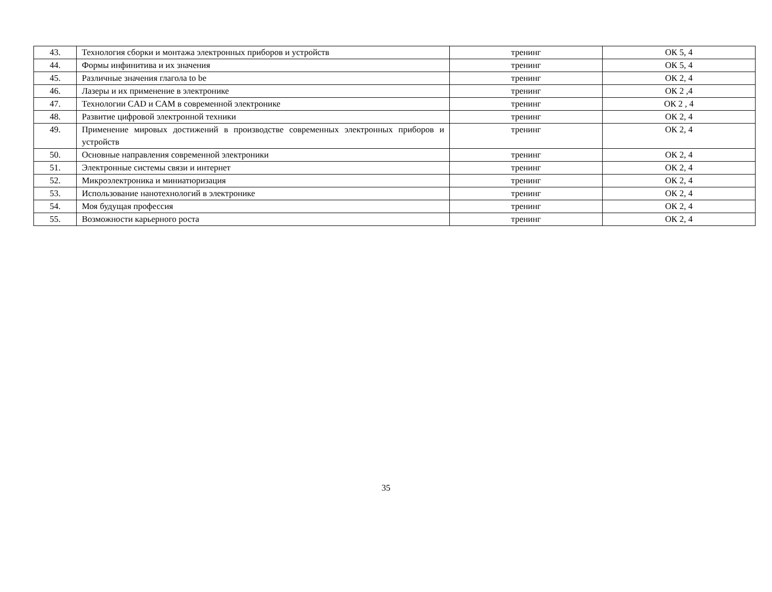| 43. | Технология сборки и монтажа электронных приборов и устройств | тренинг | ОК 5, 4 |
| 44. | Формы инфинитива и их значения | тренинг | ОК 5, 4 |
| 45. | Различные значения глагола to be | тренинг | ОК 2, 4 |
| 46. | Лазеры и их применение в электронике | тренинг | ОК 2 ,4 |
| 47. | Технологии CAD и CAM в современной электронике | тренинг | ОК 2 , 4 |
| 48. | Развитие цифровой электронной техники | тренинг | ОК 2, 4 |
| 49. | Применение мировых достижений в производстве современных электронных приборов и устройств | тренинг | ОК 2, 4 |
| 50. | Основные направления современной электроники | тренинг | ОК 2, 4 |
| 51. | Электронные системы связи и интернет | тренинг | ОК 2, 4 |
| 52. | Микроэлектроника и миниатюризация | тренинг | ОК 2, 4 |
| 53. | Использование нанотехнологий в электронике | тренинг | ОК 2, 4 |
| 54. | Моя будущая профессия | тренинг | ОК 2, 4 |
| 55. | Возможности карьерного роста | тренинг | ОК 2, 4 |
35